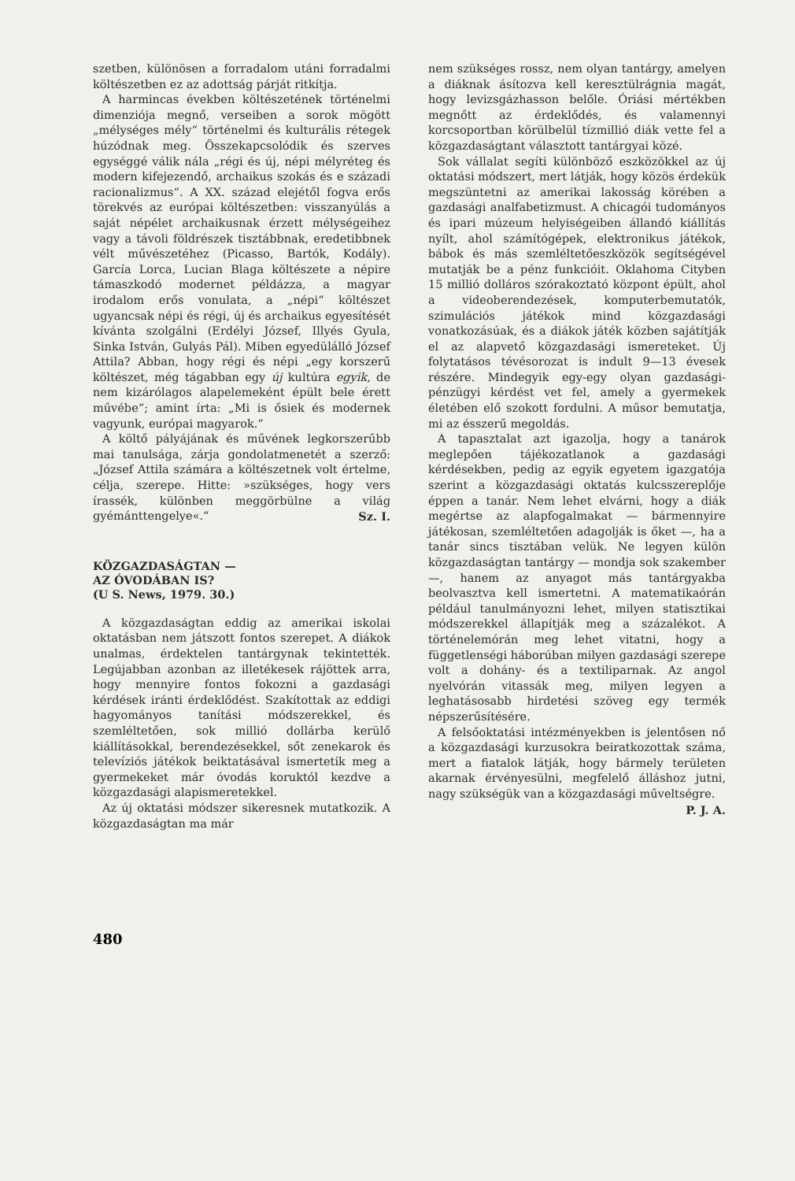szetben, különösen a forradalom utáni forradalmi költészetben ez az adottság párját ritkítja.
A harmincas években költészetének történelmi dimenziója megnő, verseiben a sorok mögött „mélységes mély“ történelmi és kulturális rétegek húzódnak meg. Összekapcsolódik és szerves egységgé válik nála „régi és új, népi mélyréteg és modern kifejezendő, archaikus szokás és e századi racionalizmus“. A XX. század elejétől fogva erős törekvés az európai költészetben: visszanyúlás a saját népélet archaikusnak érzett mélységeihez vagy a távoli földrészek tisztábbnak, eredetibbnek vélt művészetéhez (Picasso, Bartók, Kodály). García Lorca, Lucian Blaga költészete a népire támaszkodó modernet példázza, a magyar irodalom erős vonulata, a „népi“ költészet ugyancsak népi és régi, új és archaikus egyesítését kívánta szolgálni (Erdélyi József, Illyés Gyula, Sinka István, Gulyás Pál). Miben egyedülálló József Attila? Abban, hogy régi és népi „egy korszerű költészet, még tágabban egy új kultúra egyik, de nem kizárólagos alapelemeként épült bele érett művébe“; amint írta: „Mi is ősiek és modernek vagyunk, európai magyarok.“
A költő pályájának és művének legkorszerűbb mai tanulsága, zárja gondolatmenetét a szerző: „József Attila számára a költészetnek volt értelme, célja, szerepe. Hitte: »szükséges, hogy vers írassék, különben meggörbülne a világ gyémánttengelye«.“ Sz. I.
KÖZGAZDASÁGTAN —
AZ ÓVODÁBAN IS?
(U S. News, 1979. 30.)
A közgazdaságtan eddig az amerikai iskolai oktatásban nem játszott fontos szerepet. A diákok unalmas, érdektelen tantárgynak tekintették. Legújabban azonban az illetékesek rájöttek arra, hogy mennyire fontos fokozni a gazdasági kérdések iránti érdeklődést. Szakítottak az eddigi hagyományos tanítási módszerekkel, és szemléltetően, sok millió dollárba kerülő kiállításokkal, berendezésekkel, sőt zenekarok és televíziós játékok beiktatásával ismertetik meg a gyermekeket már óvodás koruktól kezdve a közgazdasági alapismeretekkel.
Az új oktatási módszer sikeresnek mutatkozik. A közgazdaságtan ma már
nem szükséges rossz, nem olyan tantárgy, amelyen a diáknak ásítozva kell keresztülrágnia magát, hogy levizsgázhasson belőle. Óriási mértékben megnőtt az érdeklődés, és valamennyi korcsoportban körülbelül tízmillió diák vette fel a közgazdaságtant választott tantárgyai közé.
Sok vállalat segíti különböző eszközökkel az új oktatási módszert, mert látják, hogy közös érdekük megszüntetni az amerikai lakosság körében a gazdasági analfabetizmust. A chicagói tudományos és ipari múzeum helyiségeiben állandó kiállítás nyílt, ahol számítógépek, elektronikus játékok, bábok és más szemléltetőeszközök segítségével mutatják be a pénz funkcióit. Oklahoma Cityben 15 millió dolláros szórakoztató központ épült, ahol a videoberendezések, komputerbemutatók, szimulációs játékok mind közgazdasági vonatkozásúak, és a diákok játék közben sajátítják el az alapvető közgazdasági ismereteket. Új folytatásos tévésorozat is indult 9—13 évesek részére. Mindegyik egy-egy olyan gazdasági-pénzügyi kérdést vet fel, amely a gyermekek életében elő szokott fordulni. A műsor bemutatja, mi az ésszerű megoldás.
A tapasztalat azt igazolja, hogy a tanárok meglepően tájékozatlanok a gazdasági kérdésekben, pedig az egyik egyetem igazgatója szerint a közgazdasági oktatás kulcsszereplője éppen a tanár. Nem lehet elvárni, hogy a diák megértse az alapfogalmakat — bármennyire játékosan, szemléltetően adagolják is őket —, ha a tanár sincs tisztában velük. Ne legyen külön közgazdaságtan tantárgy — mondja sok szakember —, hanem az anyagot más tantárgyakba beolvasztva kell ismertetni. A matematikaórán például tanulmányozni lehet, milyen statisztikai módszerekkel állapítják meg a százalékot. A történelemórán meg lehet vitatni, hogy a függetlenségi háborúban milyen gazdasági szerepe volt a dohány- és a textiliparnak. Az angol nyelvórán vitassák meg, milyen legyen a leghatásosabb hirdetési szöveg egy termék népszerűsítésére.
A felsőoktatási intézményekben is jelentősen nő a közgazdasági kurzusokra beiratkozottak száma, mert a fiatalok látják, hogy bármely területen akarnak érvényesülni, megfelelő álláshoz jutni, nagy szükségük van a közgazdasági műveltségre. P. J. A.
480